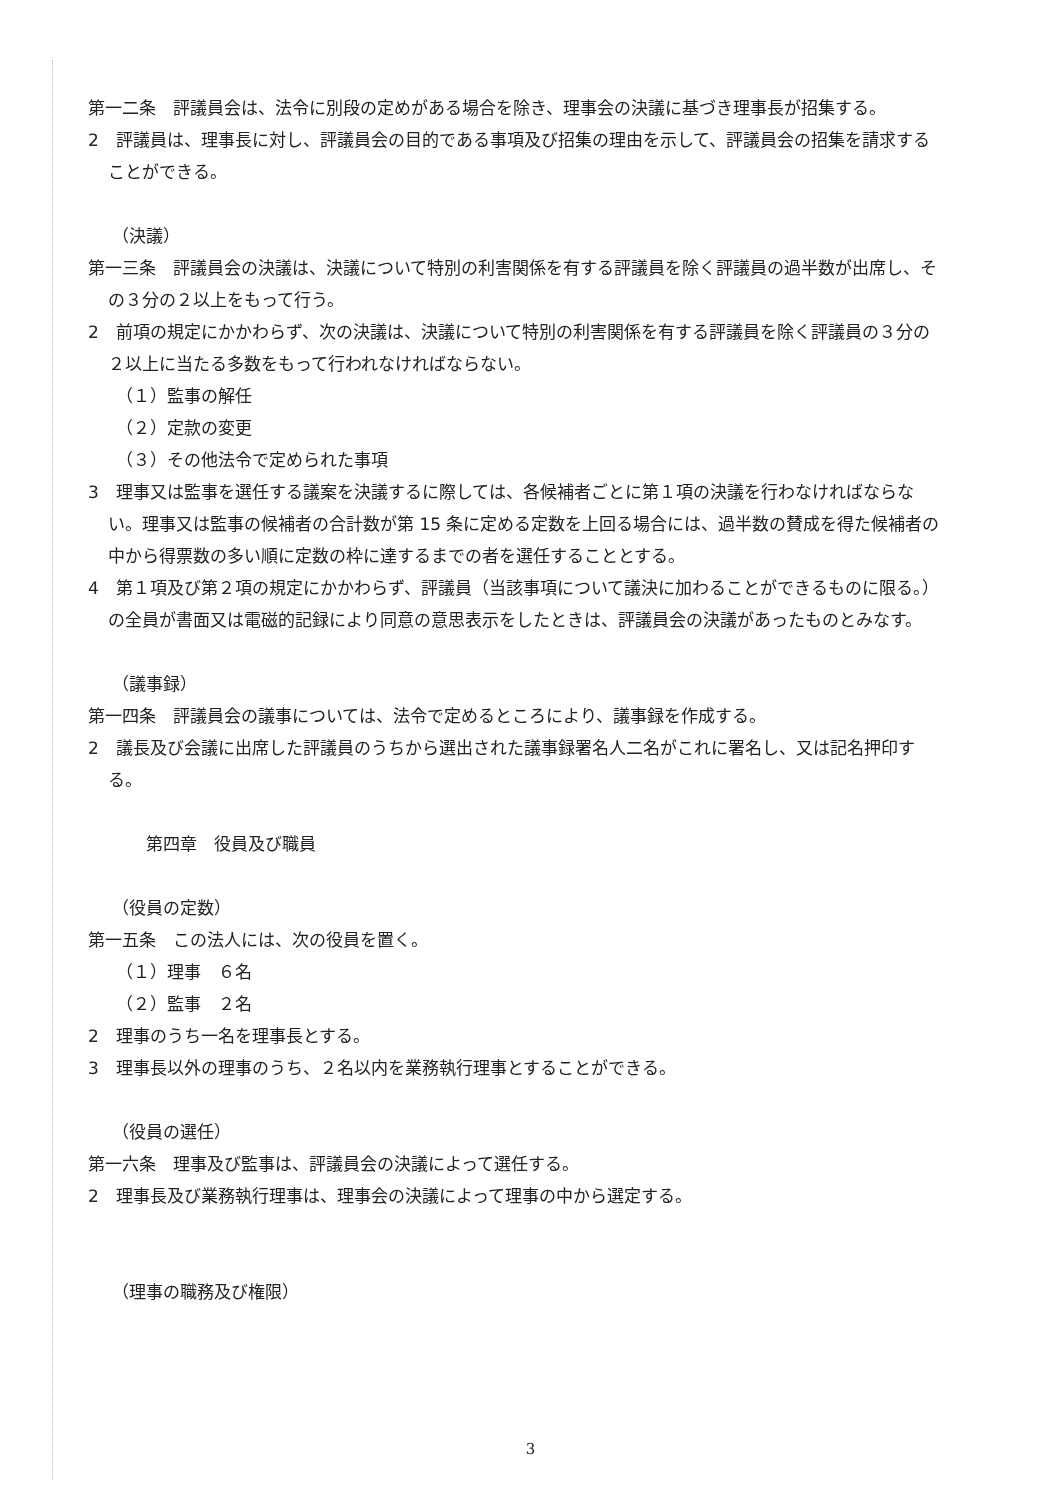第一二条　評議員会は、法令に別段の定めがある場合を除き、理事会の決議に基づき理事長が招集する。
2　評議員は、理事長に対し、評議員会の目的である事項及び招集の理由を示して、評議員会の招集を請求することができる。
（決議）
第一三条　評議員会の決議は、決議について特別の利害関係を有する評議員を除く評議員の過半数が出席し、その３分の２以上をもって行う。
2　前項の規定にかかわらず、次の決議は、決議について特別の利害関係を有する評議員を除く評議員の３分の２以上に当たる多数をもって行われなければならない。
（１）監事の解任
（２）定款の変更
（３）その他法令で定められた事項
3　理事又は監事を選任する議案を決議するに際しては、各候補者ごとに第１項の決議を行わなければならない。理事又は監事の候補者の合計数が第 15 条に定める定数を上回る場合には、過半数の賛成を得た候補者の中から得票数の多い順に定数の枠に達するまでの者を選任することとする。
4　第１項及び第２項の規定にかかわらず、評議員（当該事項について議決に加わることができるものに限る。）の全員が書面又は電磁的記録により同意の意思表示をしたときは、評議員会の決議があったものとみなす。
（議事録）
第一四条　評議員会の議事については、法令で定めるところにより、議事録を作成する。
2　議長及び会議に出席した評議員のうちから選出された議事録署名人二名がこれに署名し、又は記名押印する。
第四章　役員及び職員
（役員の定数）
第一五条　この法人には、次の役員を置く。
（１）理事　６名
（２）監事　２名
2　理事のうち一名を理事長とする。
3　理事長以外の理事のうち、２名以内を業務執行理事とすることができる。
（役員の選任）
第一六条　理事及び監事は、評議員会の決議によって選任する。
2　理事長及び業務執行理事は、理事会の決議によって理事の中から選定する。
（理事の職務及び権限）
3